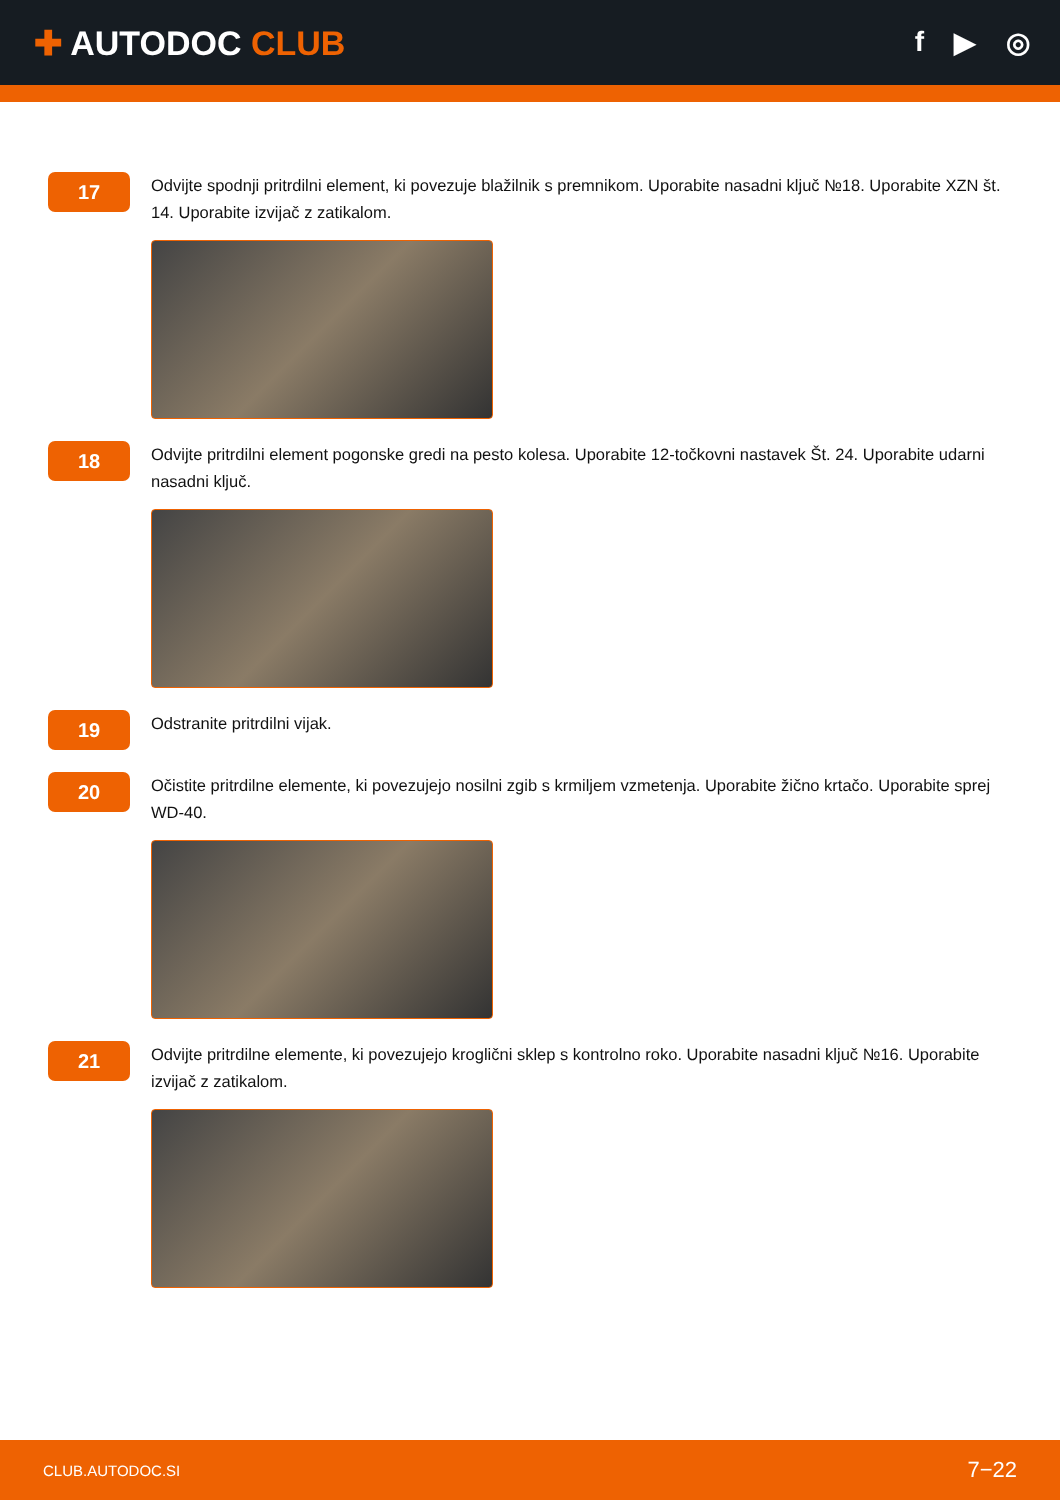✚ AUTODOC CLUB
f ▶ ◎
17
Odvijte spodnji pritrdilni element, ki povezuje blažilnik s premnikom. Uporabite nasadni ključ №18. Uporabite XZN št. 14. Uporabite izvijač z zatikalom.
18
Odvijte pritrdilni element pogonske gredi na pesto kolesa. Uporabite 12-točkovni nastavek Št. 24. Uporabite udarni nasadni ključ.
19
Odstranite pritrdilni vijak.
20
Očistite pritrdilne elemente, ki povezujejo nosilni zgib s krmiljem vzmetenja. Uporabite žično krtačo. Uporabite sprej WD-40.
21
Odvijte pritrdilne elemente, ki povezujejo kroglični sklep s kontrolno roko. Uporabite nasadni ključ №16. Uporabite izvijač z zatikalom.
CLUB.AUTODOC.SI 7−22